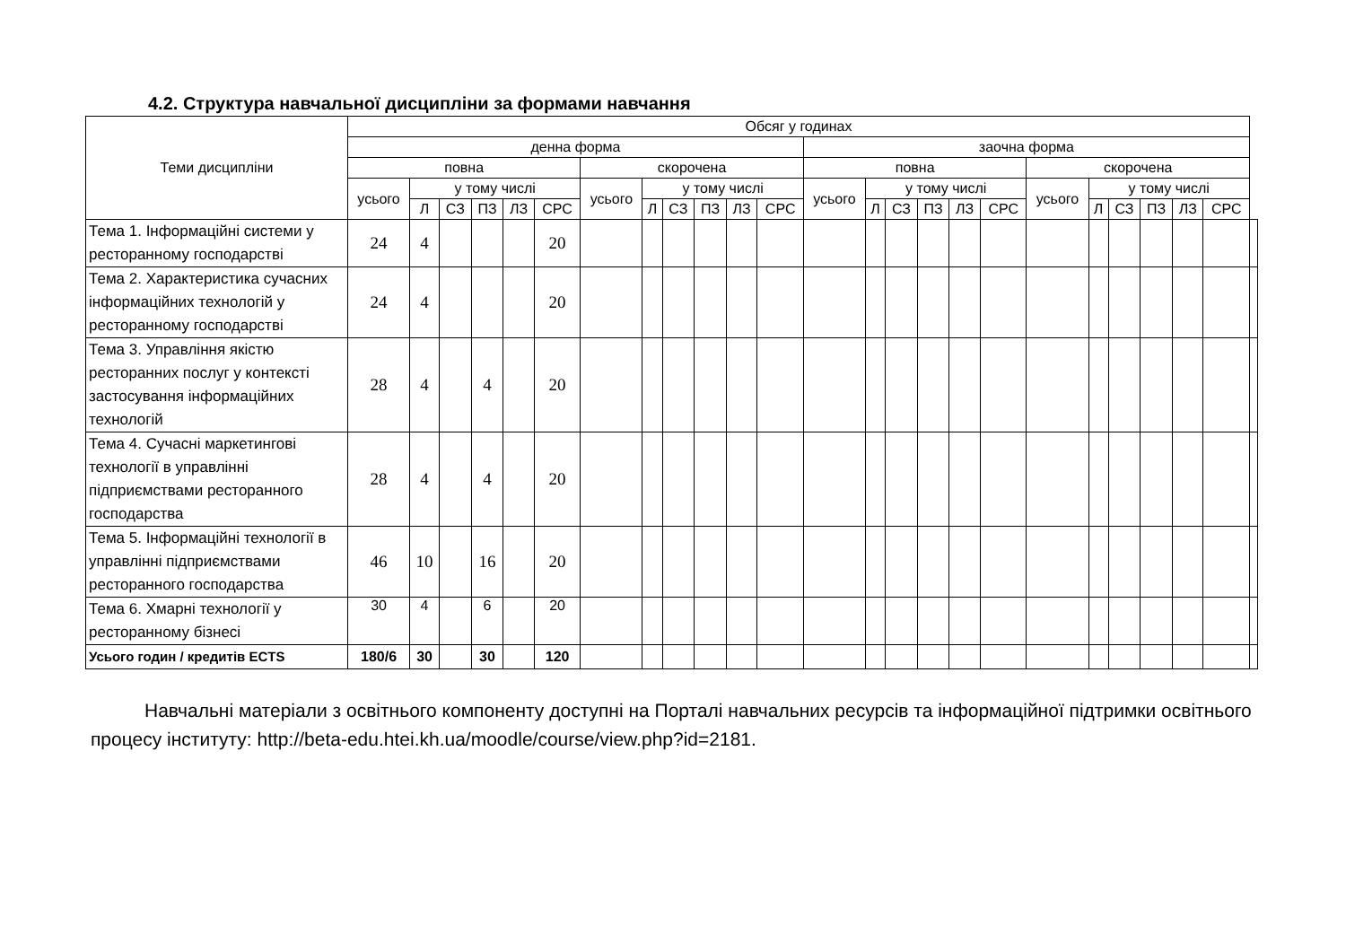4.2. Структура навчальної дисципліни за формами навчання
| Теми дисципліни | Обсяг у годинах | | | | | | | | | | | | | | | | | | | | | | | | |
| --- | --- | --- | --- | --- | --- | --- | --- | --- | --- | --- | --- | --- | --- | --- | --- | --- | --- | --- | --- | --- | --- | --- | --- | --- | --- |
| | денна форма | | | | | | | | | | | | заочна форма | | | | | | | | | | | | |
| | повна | | | | | | скорочена | | | | | | повна | | | | | | скорочена | | | | | | |
| | усього | у тому числі | | | | | усього | у тому числі | | | | | усього | у тому числі | | | | | усього | у тому числі | | | | | |
| | | Л | СЗ | ПЗ | ЛЗ | СРС | | Л | СЗ | ПЗ | ЛЗ | СРС | | Л | СЗ | ПЗ | ЛЗ | СРС | | Л | СЗ | ПЗ | ЛЗ | СРС | |
| Тема 1. Інформаційні системи у ресторанному господарстві | 24 | 4 | | | | 20 | | | | | | | | | | | | | | | | | | | |
| Тема 2. Характеристика сучасних інформаційних технологій у ресторанному господарстві | 24 | 4 | | | | 20 | | | | | | | | | | | | | | | | | | | |
| Тема 3. Управління якістю ресторанних послуг у контексті застосування інформаційних технологій | 28 | 4 | | 4 | | 20 | | | | | | | | | | | | | | | | | | | |
| Тема 4. Сучасні маркетингові технології в управлінні підприємствами ресторанного господарства | 28 | 4 | | 4 | | 20 | | | | | | | | | | | | | | | | | | | |
| Тема 5. Інформаційні технології в управлінні підприємствами ресторанного господарства | 46 | 10 | | 16 | | 20 | | | | | | | | | | | | | | | | | | | |
| Тема 6. Хмарні технології у ресторанному бізнесі | 30 | 4 | | 6 | | 20 | | | | | | | | | | | | | | | | | | | |
| Усього годин / кредитів ECTS | 180/6 | 30 | | 30 | | 120 | | | | | | | | | | | | | | | | | | | |
Навчальні матеріали з освітнього компоненту доступні на Порталі навчальних ресурсів та інформаційної підтримки освітнього процесу інституту: http://beta-edu.htei.kh.ua/moodle/course/view.php?id=2181.